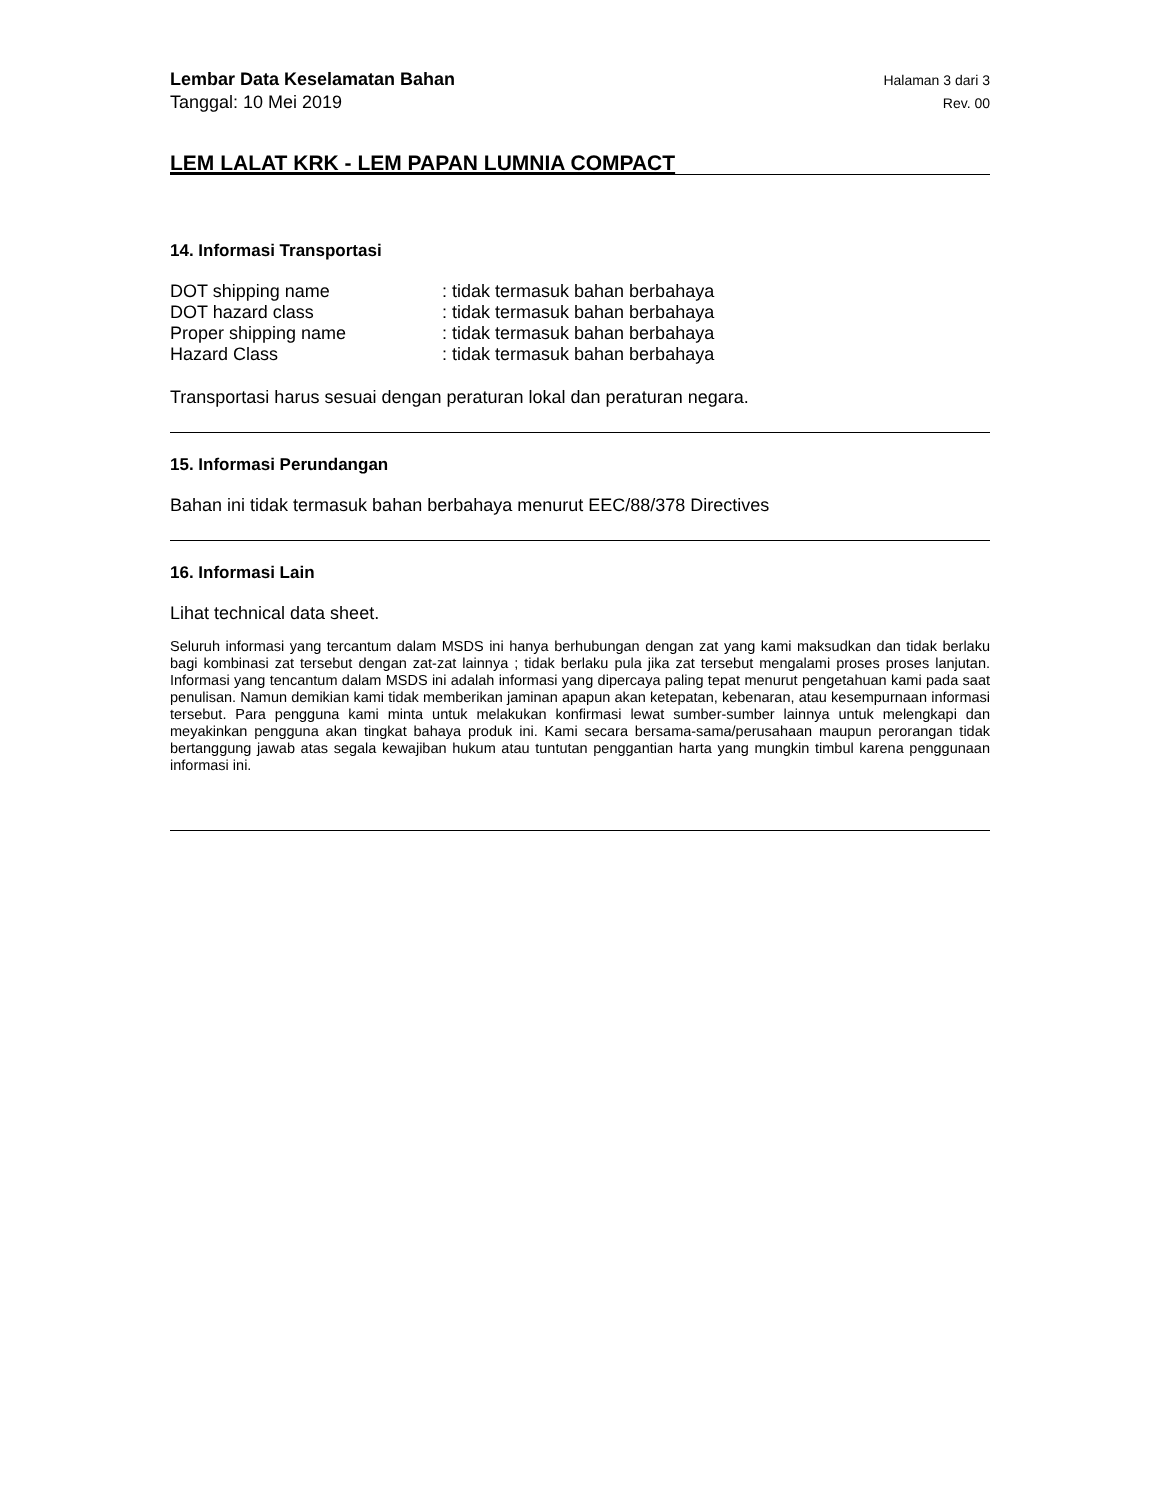Lembar Data Keselamatan Bahan Halaman 3 dari 3
Tanggal: 10 Mei 2019 Rev. 00
LEM LALAT KRK - LEM PAPAN LUMNIA COMPACT
14. Informasi Transportasi
| DOT shipping name | : tidak termasuk bahan berbahaya |
| DOT hazard class | : tidak termasuk bahan berbahaya |
| Proper shipping name | : tidak termasuk bahan berbahaya |
| Hazard Class | : tidak termasuk bahan berbahaya |
Transportasi harus sesuai dengan peraturan lokal dan peraturan negara.
15. Informasi Perundangan
Bahan ini tidak termasuk bahan berbahaya menurut EEC/88/378 Directives
16. Informasi Lain
Lihat technical data sheet.
Seluruh informasi yang tercantum dalam MSDS ini hanya berhubungan dengan zat yang kami maksudkan dan tidak berlaku bagi kombinasi zat tersebut dengan zat-zat lainnya ; tidak berlaku pula jika zat tersebut mengalami proses proses lanjutan. Informasi yang tencantum dalam MSDS ini adalah informasi yang dipercaya paling tepat menurut pengetahuan kami pada saat penulisan. Namun demikian kami tidak memberikan jaminan apapun akan ketepatan, kebenaran, atau kesempurnaan informasi tersebut. Para pengguna kami minta untuk melakukan konfirmasi lewat sumber-sumber lainnya untuk melengkapi dan meyakinkan pengguna akan tingkat bahaya produk ini. Kami secara bersama-sama/perusahaan maupun perorangan tidak bertanggung jawab atas segala kewajiban hukum atau tuntutan penggantian harta yang mungkin timbul karena penggunaan informasi ini.